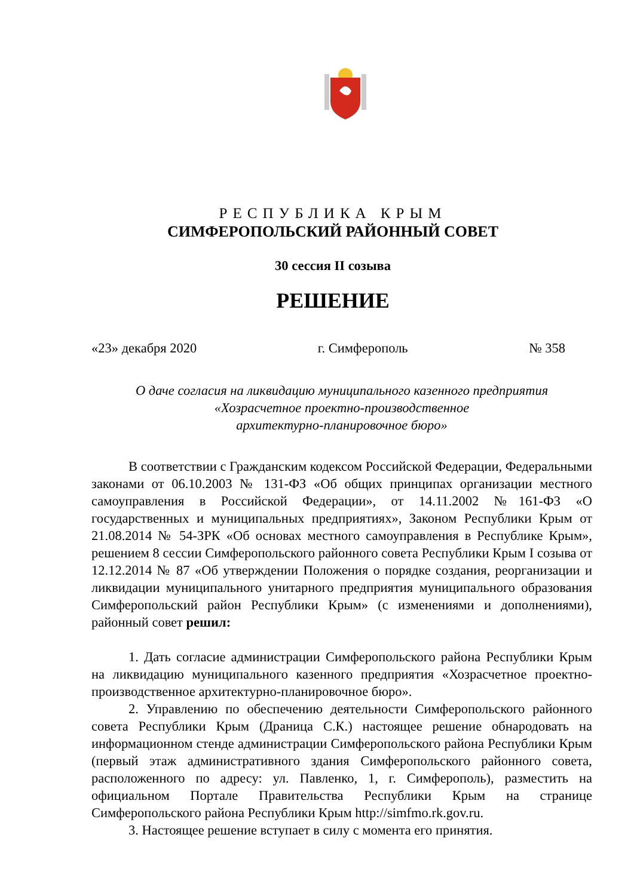РЕСПУБЛИКА КРЫМ
СИМФЕРОПОЛЬСКИЙ РАЙОННЫЙ СОВЕТ
30 сессия II созыва
РЕШЕНИЕ
«23» декабря 2020 г. Симферополь № 358
О даче согласия на ликвидацию муниципального казенного предприятия
«Хозрасчетное проектно-производственное
архитектурно-планировочное бюро»
В соответствии с Гражданским кодексом Российской Федерации, Федеральными законами от 06.10.2003 № 131-ФЗ «Об общих принципах организации местного самоуправления в Российской Федерации», от 14.11.2002 №161-ФЗ «О государственных и муниципальных предприятиях», Законом Республики Крым от 21.08.2014 № 54-ЗРК «Об основах местного самоуправления в Республике Крым», решением 8 сессии Симферопольского районного совета Республики Крым I созыва от 12.12.2014 № 87 «Об утверждении Положения о порядке создания, реорганизации и ликвидации муниципального унитарного предприятия муниципального образования Симферопольский район Республики Крым» (с изменениями и дополнениями), районный совет решил:
1. Дать согласие администрации Симферопольского района Республики Крым на ликвидацию муниципального казенного предприятия «Хозрасчетное проектно-производственное архитектурно-планировочное бюро».
2. Управлению по обеспечению деятельности Симферопольского районного совета Республики Крым (Драница С.К.) настоящее решение обнародовать на информационном стенде администрации Симферопольского района Республики Крым (первый этаж административного здания Симферопольского районного совета, расположенного по адресу: ул. Павленко, 1, г. Симферополь), разместить на официальном Портале Правительства Республики Крым на странице Симферопольского района Республики Крым http://simfmo.rk.gov.ru.
3. Настоящее решение вступает в силу с момента его принятия.